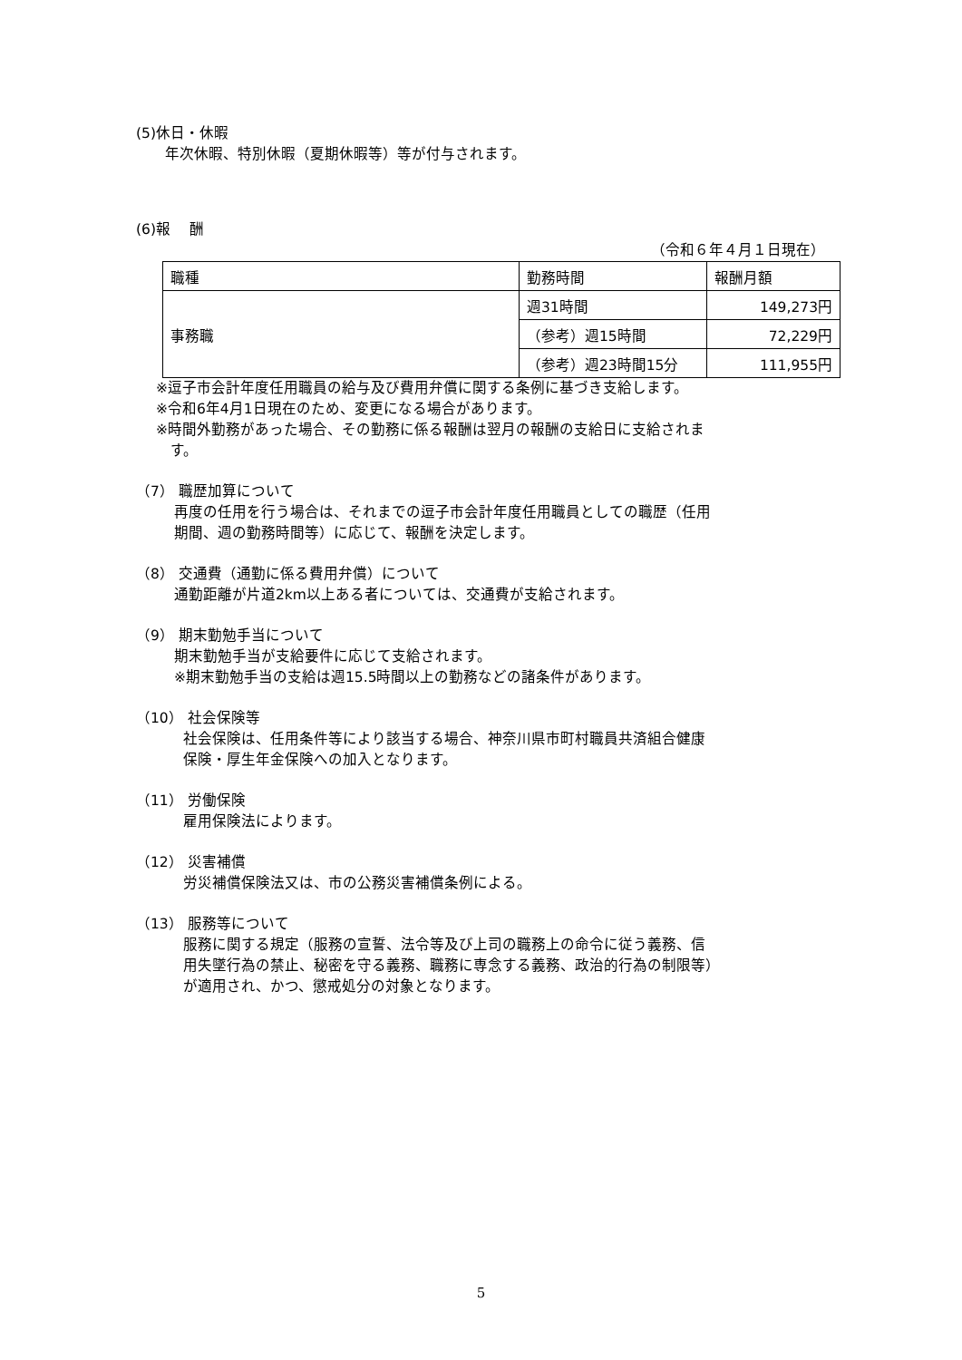(5)休日・休暇
年次休暇、特別休暇（夏期休暇等）等が付与されます。
(6)報　 酬
（令和６年４月１日現在）
| 職種 | 勤務時間 | 報酬月額 |
| 事務職 | 週31時間 | 149,273円 |
| | （参考）週15時間 | 72,229円 |
| | （参考）週23時間15分 | 111,955円 |
※逗子市会計年度任用職員の給与及び費用弁償に関する条例に基づき支給します。
※令和6年4月1日現在のため、変更になる場合があります。
※時間外勤務があった場合、その勤務に係る報酬は翌月の報酬の支給日に支給されま
　す。
（7） 職歴加算について
再度の任用を行う場合は、それまでの逗子市会計年度任用職員としての職歴（任用
期間、週の勤務時間等）に応じて、報酬を決定します。
（8） 交通費（通勤に係る費用弁償）について
通勤距離が片道2km以上ある者については、交通費が支給されます。
（9） 期末勤勉手当について
期末勤勉手当が支給要件に応じて支給されます。
※期末勤勉手当の支給は週15.5時間以上の勤務などの諸条件があります。
（10） 社会保険等
社会保険は、任用条件等により該当する場合、神奈川県市町村職員共済組合健康
保険・厚生年金保険への加入となります。
（11） 労働保険
雇用保険法によります。
（12） 災害補償
労災補償保険法又は、市の公務災害補償条例による。
（13） 服務等について
服務に関する規定（服務の宣誓、法令等及び上司の職務上の命令に従う義務、信
用失墜行為の禁止、秘密を守る義務、職務に専念する義務、政治的行為の制限等）
が適用され、かつ、懲戒処分の対象となります。
5